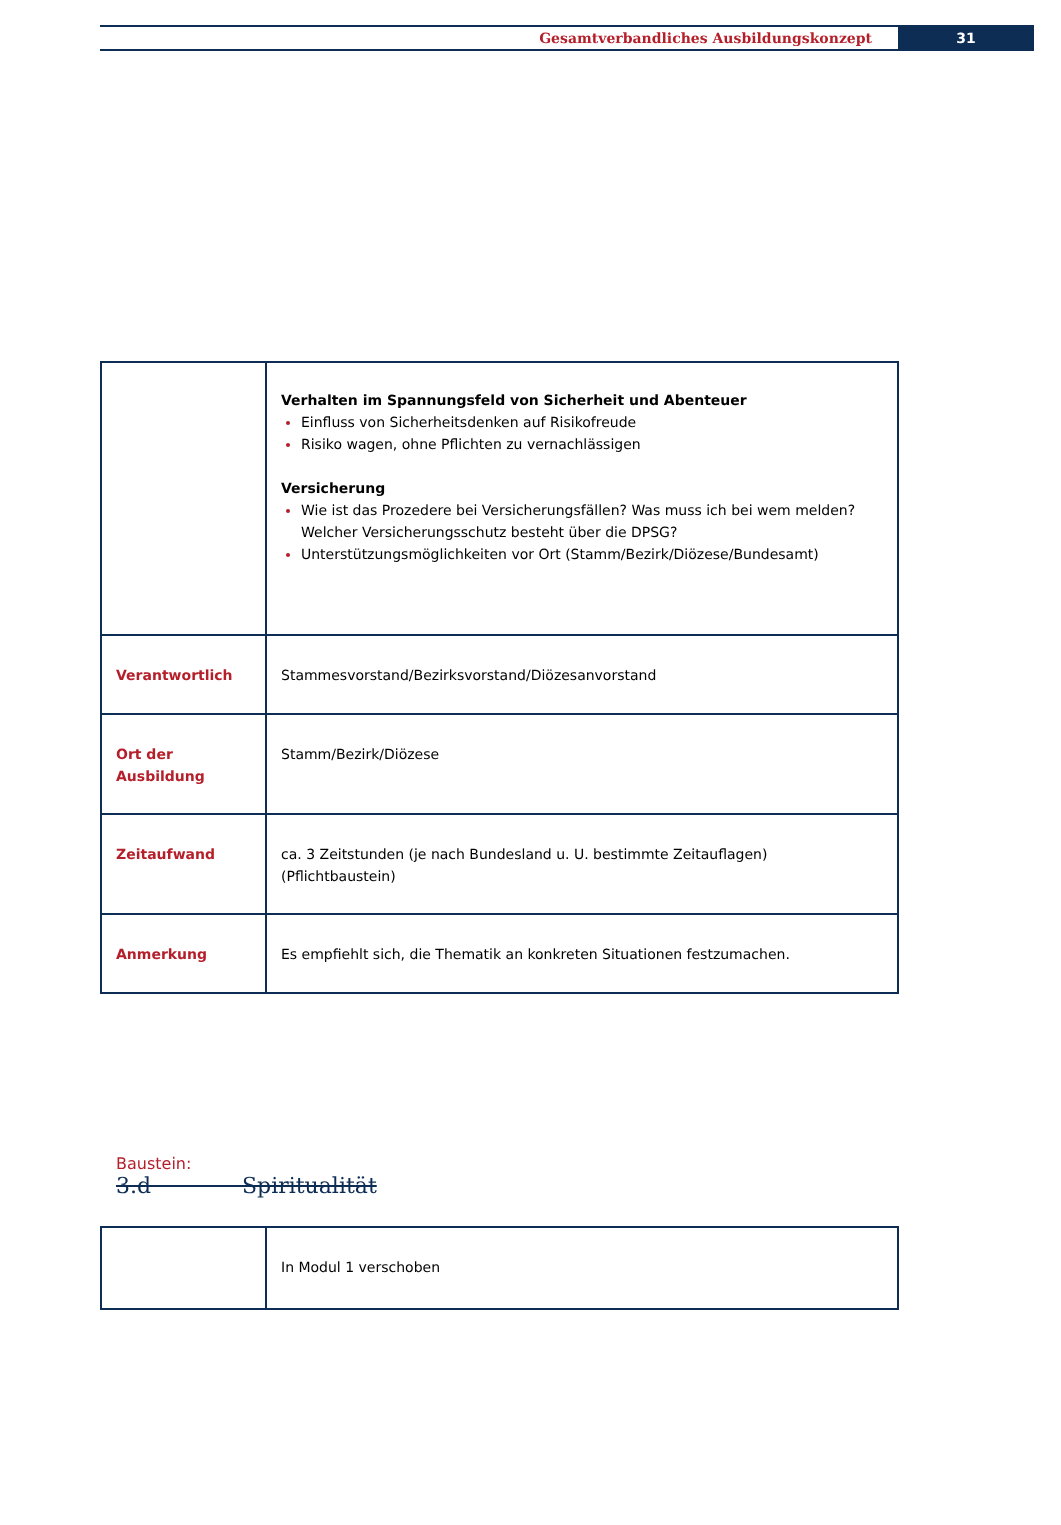Gesamtverbandliches Ausbildungskonzept
31
| | Verhalten im Spannungsfeld von Sicherheit und Abenteuer Einfluss von Sicherheitsdenken auf Risikofreude Risiko wagen, ohne Pflichten zu vernachlässigen Versicherung Wie ist das Prozedere bei Versicherungsfällen? Was muss ich bei wem melden? Welcher Versicherungsschutz besteht über die DPSG? Unterstützungsmöglichkeiten vor Ort (Stamm/Bezirk/Diözese/Bundesamt) |
| Verantwortlich | Stammesvorstand/Bezirksvorstand/Diözesanvorstand |
| Ort der Ausbildung | Stamm/Bezirk/Diözese |
| Zeitaufwand | ca. 3 Zeitstunden (je nach Bundesland u. U. bestimmte Zeitauflagen) (Pflichtbaustein) |
| Anmerkung | Es empfiehlt sich, die Thematik an konkreten Situationen festzumachen. |
Baustein:
3.d Spiritualität
| | In Modul 1 verschoben |